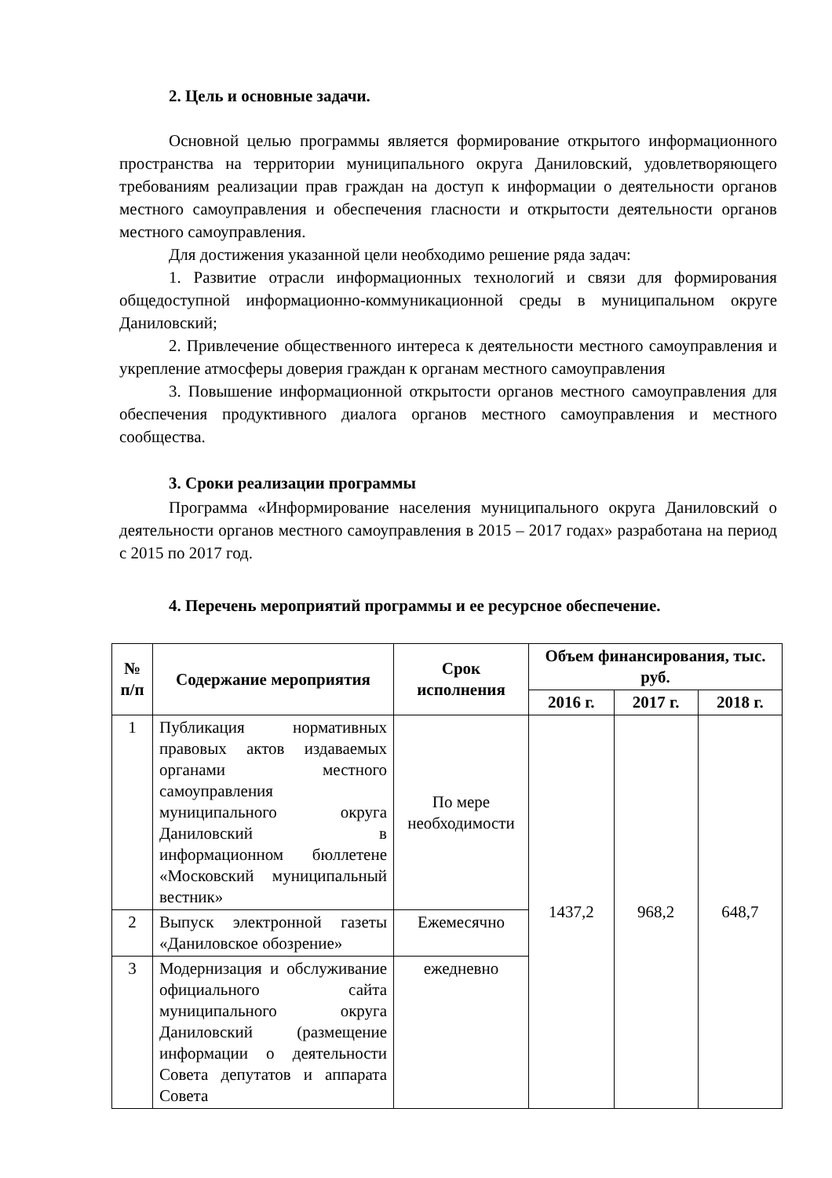2. Цель и основные задачи.
Основной целью программы является формирование открытого информационного пространства на территории муниципального округа Даниловский, удовлетворяющего требованиям реализации прав граждан на доступ к информации о деятельности органов местного самоуправления и обеспечения гласности и открытости деятельности органов местного самоуправления.
Для достижения указанной цели необходимо решение ряда задач:
1. Развитие отрасли информационных технологий и связи для формирования общедоступной информационно-коммуникационной среды в муниципальном округе Даниловский;
2. Привлечение общественного интереса к деятельности местного самоуправления и укрепление атмосферы доверия граждан к органам местного самоуправления
3. Повышение информационной открытости органов местного самоуправления для обеспечения продуктивного диалога органов местного самоуправления и местного сообщества.
3. Сроки реализации программы
Программа «Информирование населения муниципального округа Даниловский о деятельности органов местного самоуправления в 2015 – 2017 годах» разработана на период с 2015 по 2017 год.
4. Перечень мероприятий программы и ее ресурсное обеспечение.
| № п/п | Содержание мероприятия | Срок исполнения | Объем финансирования, тыс. руб. | | |
| --- | --- | --- | --- | --- | --- |
| | | | 2016 г. | 2017 г. | 2018 г. |
| 1 | Публикация нормативных правовых актов издаваемых органами местного самоуправления муниципального округа Даниловский в информационном бюллетене «Московский муниципальный вестник» | По мере необходимости | 1437,2 | 968,2 | 648,7 |
| 2 | Выпуск электронной газеты «Даниловское обозрение» | Ежемесячно | | | |
| 3 | Модернизация и обслуживание официального сайта муниципального округа Даниловский (размещение информации о деятельности Совета депутатов и аппарата Совета | ежедневно | | | |